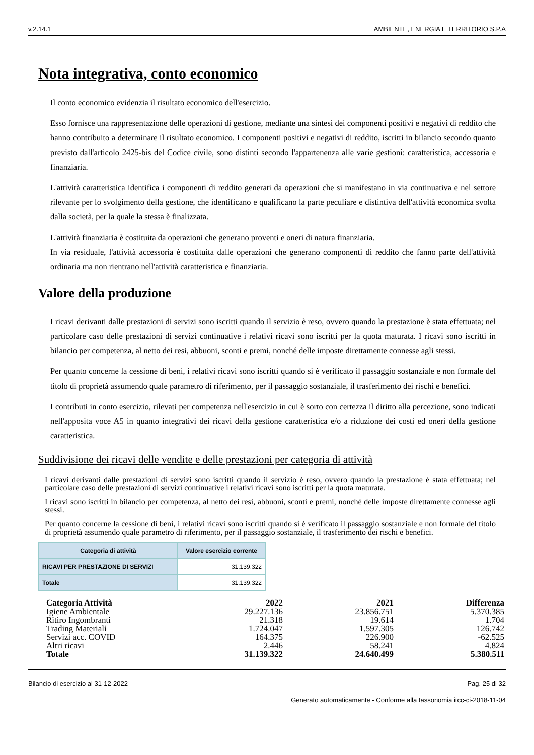v.2.14.1 AMBIENTE, ENERGIA E TERRITORIO S.P.A
Nota integrativa, conto economico
Il conto economico evidenzia il risultato economico dell'esercizio.
Esso fornisce una rappresentazione delle operazioni di gestione, mediante una sintesi dei componenti positivi e negativi di reddito che hanno contribuito a determinare il risultato economico. I componenti positivi e negativi di reddito, iscritti in bilancio secondo quanto previsto dall'articolo 2425-bis del Codice civile, sono distinti secondo l'appartenenza alle varie gestioni: caratteristica, accessoria e finanziaria.
L'attività caratteristica identifica i componenti di reddito generati da operazioni che si manifestano in via continuativa e nel settore rilevante per lo svolgimento della gestione, che identificano e qualificano la parte peculiare e distintiva dell'attività economica svolta dalla società, per la quale la stessa è finalizzata.
L'attività finanziaria è costituita da operazioni che generano proventi e oneri di natura finanziaria.
In via residuale, l'attività accessoria è costituita dalle operazioni che generano componenti di reddito che fanno parte dell'attività ordinaria ma non rientrano nell'attività caratteristica e finanziaria.
Valore della produzione
I ricavi derivanti dalle prestazioni di servizi sono iscritti quando il servizio è reso, ovvero quando la prestazione è stata effettuata; nel particolare caso delle prestazioni di servizi continuative i relativi ricavi sono iscritti per la quota maturata. I ricavi sono iscritti in bilancio per competenza, al netto dei resi, abbuoni, sconti e premi, nonché delle imposte direttamente connesse agli stessi.
Per quanto concerne la cessione di beni, i relativi ricavi sono iscritti quando si è verificato il passaggio sostanziale e non formale del titolo di proprietà assumendo quale parametro di riferimento, per il passaggio sostanziale, il trasferimento dei rischi e benefici.
I contributi in conto esercizio, rilevati per competenza nell'esercizio in cui è sorto con certezza il diritto alla percezione, sono indicati nell'apposita voce A5 in quanto integrativi dei ricavi della gestione caratteristica e/o a riduzione dei costi ed oneri della gestione caratteristica.
Suddivisione dei ricavi delle vendite e delle prestazioni per categoria di attività
I ricavi derivanti dalle prestazioni di servizi sono iscritti quando il servizio è reso, ovvero quando la prestazione è stata effettuata; nel particolare caso delle prestazioni di servizi continuative i relativi ricavi sono iscritti per la quota maturata.
I ricavi sono iscritti in bilancio per competenza, al netto dei resi, abbuoni, sconti e premi, nonché delle imposte direttamente connesse agli stessi.
Per quanto concerne la cessione di beni, i relativi ricavi sono iscritti quando si è verificato il passaggio sostanziale e non formale del titolo di proprietà assumendo quale parametro di riferimento, per il passaggio sostanziale, il trasferimento dei rischi e benefici.
| Categoria di attività | Valore esercizio corrente |
| --- | --- |
| RICAVI PER PRESTAZIONE DI SERVIZI | 31.139.322 |
| Totale | 31.139.322 |
| Categoria Attività | 2022 | 2021 | Differenza |
| Igiene Ambientale | 29.227.136 | 23.856.751 | 5.370.385 |
| Ritiro Ingombranti | 21.318 | 19.614 | 1.704 |
| Trading Materiali | 1.724.047 | 1.597.305 | 126.742 |
| Servizi acc. COVID | 164.375 | 226.900 | -62.525 |
| Altri ricavi | 2.446 | 58.241 | 4.824 |
| Totale | 31.139.322 | 24.640.499 | 5.380.511 |
Bilancio di esercizio al 31-12-2022 Pag. 25 di 32
Generato automaticamente - Conforme alla tassonomia itcc-ci-2018-11-04